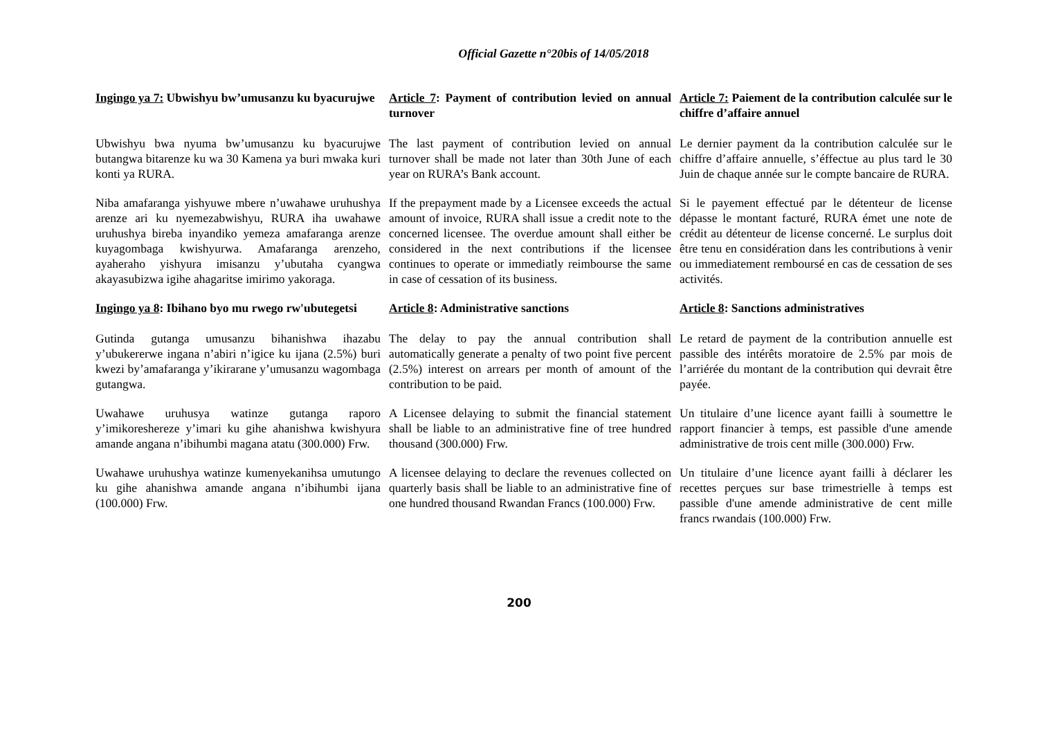Official Gazette n°20bis of 14/05/2018
Ingingo ya 7: Ubwishyu bw’umusanzu ku byacurujwe
Article 7: Payment of contribution levied on annual turnover
Article 7: Paiement de la contribution calculée sur le chiffre d’affaire annuel
Ubwishyu bwa nyuma bw’umusanzu ku byacurujwe butangwa bitarenze ku wa 30 Kamena ya buri mwaka kuri konti ya RURA.
The last payment of contribution levied on annual turnover shall be made not later than 30th June of each year on RURA’s Bank account.
Le dernier payment da la contribution calculée sur le chiffre d’affaire annuelle, s’éffectue au plus tard le 30 Juin de chaque année sur le compte bancaire de RURA.
Niba amafaranga yishyuwe mbere n’uwahawe uruhushya arenze ari ku nyemezabwishyu, RURA iha uwahawe uruhushya bireba inyandiko yemeza amafaranga arenze kuyagombaga kwishyurwa. Amafaranga arenzeho, ayaheraho yishyura imisanzu y’ubutaha cyangwa akayasubizwa igihe ahagaritse imirimo yakoraga.
If the prepayment made by a Licensee exceeds the actual amount of invoice, RURA shall issue a credit note to the concerned licensee. The overdue amount shall either be considered in the next contributions if the licensee continues to operate or immediatly reimbourse the same in case of cessation of its business.
Si le payement effectué par le détenteur de license dépasse le montant facturé, RURA émet une note de crédit au détenteur de license concerné. Le surplus doit être tenu en considération dans les contributions à venir ou immediatement remboursé en cas de cessation de ses activités.
Ingingo ya 8: Ibihano byo mu rwego rw'ubutegetsi
Article 8: Administrative sanctions
Article 8: Sanctions administratives
Gutinda gutanga umusanzu bihanishwa ihazabu y’ubukererwe ingana n’abiri n’igice ku ijana (2.5%) buri kwezi by’amafaranga y’ikirarane y’umusanzu wagombaga gutangwa.
The delay to pay the annual contribution shall automatically generate a penalty of two point five percent (2.5%) interest on arrears per month of amount of the contribution to be paid.
Le retard de payment de la contribution annuelle est passible des intérêts moratoire de 2.5% par mois de l’arriérée du montant de la contribution qui devrait être payée.
Uwahawe uruhusya watinze gutanga raporo y’imikoreshereze y’imari ku gihe ahanishwa kwishyura amande angana n’ibihumbi magana atatu (300.000) Frw.
A Licensee delaying to submit the financial statement shall be liable to an administrative fine of tree hundred thousand (300.000) Frw.
Un titulaire d’une licence ayant failli à soumettre le rapport financier à temps, est passible d'une amende administrative de trois cent mille (300.000) Frw.
Uwahawe uruhushya watinze kumenyekanihsa umutungo ku gihe ahanishwa amande angana n’ibihumbi ijana (100.000) Frw.
A licensee delaying to declare the revenues collected on quarterly basis shall be liable to an administrative fine of one hundred thousand Rwandan Francs (100.000) Frw.
Un titulaire d’une licence ayant failli à déclarer les recettes perçues sur base trimestrielle à temps est passible d'une amende administrative de cent mille francs rwandais (100.000) Frw.
200